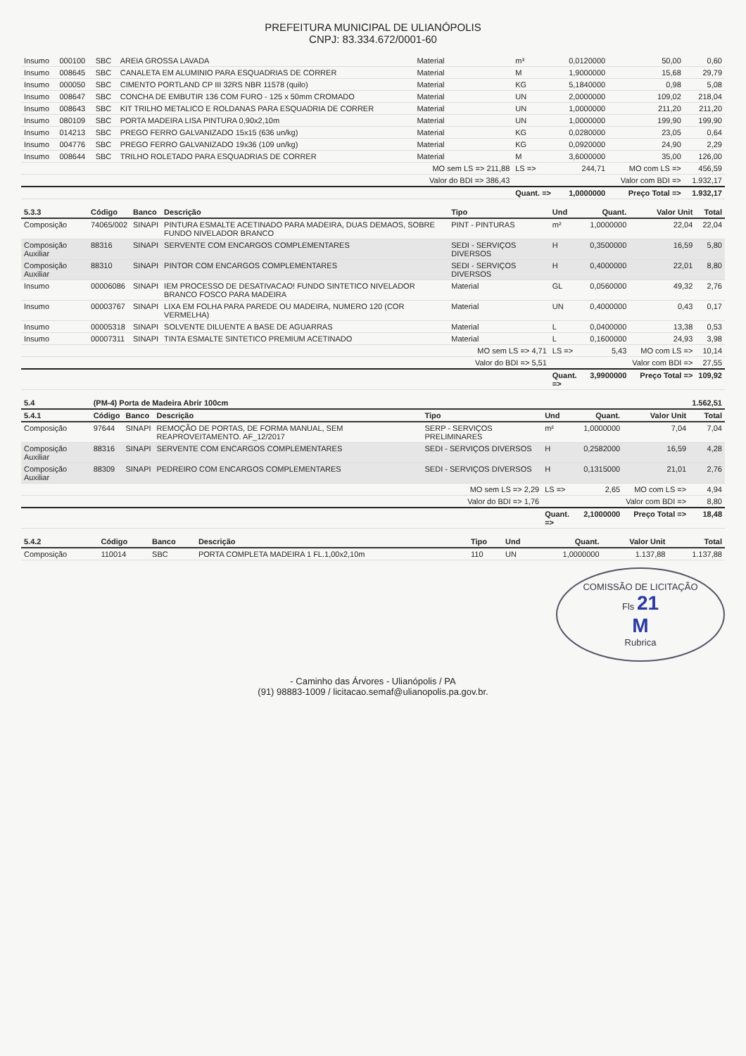PREFEITURA MUNICIPAL DE ULIANÓPOLIS
CNPJ: 83.334.672/0001-60
| Insumo | 000100 | SBC | AREIA GROSSA LAVADA | Material | m³ | 0,0120000 | 50,00 | 0,60 |
| Insumo | 008645 | SBC | CANALETA EM ALUMINIO PARA ESQUADRIAS DE CORRER | Material | M | 1,9000000 | 15,68 | 29,79 |
| Insumo | 000050 | SBC | CIMENTO PORTLAND CP III 32RS NBR 11578 (quilo) | Material | KG | 5,1840000 | 0,98 | 5,08 |
| Insumo | 008647 | SBC | CONCHA DE EMBUTIR 136 COM FURO - 125 x 50mm CROMADO | Material | UN | 2,0000000 | 109,02 | 218,04 |
| Insumo | 008643 | SBC | KIT TRILHO METALICO E ROLDANAS PARA ESQUADRIA DE CORRER | Material | UN | 1,0000000 | 211,20 | 211,20 |
| Insumo | 080109 | SBC | PORTA MADEIRA LISA PINTURA 0,90x2,10m | Material | UN | 1,0000000 | 199,90 | 199,90 |
| Insumo | 014213 | SBC | PREGO FERRO GALVANIZADO 15x15 (636 un/kg) | Material | KG | 0,0280000 | 23,05 | 0,64 |
| Insumo | 004776 | SBC | PREGO FERRO GALVANIZADO 19x36 (109 un/kg) | Material | KG | 0,0920000 | 24,90 | 2,29 |
| Insumo | 008644 | SBC | TRILHO ROLETADO PARA ESQUADRIAS DE CORRER | Material | M | 3,6000000 | 35,00 | 126,00 |
| | | | | MO sem LS => 211,88 | LS => | 244,71 | MO com LS => | 456,59 |
| | | | | Valor do BDI => 386,43 | | | Valor com BDI => | 1.932,17 |
| | | | | | Quant. => | 1,0000000 | Preço Total => | 1.932,17 |
| 5.3.3 | Código | Banco | Descrição | Tipo | Und | Quant. | Valor Unit | Total |
| --- | --- | --- | --- | --- | --- | --- | --- | --- |
| Composição | 74065/002 | SINAPI | PINTURA ESMALTE ACETINADO PARA MADEIRA, DUAS DEMAOS, SOBRE FUNDO NIVELADOR BRANCO | PINT - PINTURAS | m² | 1,0000000 | 22,04 | 22,04 |
| Composição Auxiliar | 88316 | SINAPI | SERVENTE COM ENCARGOS COMPLEMENTARES | SEDI - SERVIÇOS DIVERSOS | H | 0,3500000 | 16,59 | 5,80 |
| Composição Auxiliar | 88310 | SINAPI | PINTOR COM ENCARGOS COMPLEMENTARES | SEDI - SERVIÇOS DIVERSOS | H | 0,4000000 | 22,01 | 8,80 |
| Insumo | 00006086 | SINAPI | IEM PROCESSO DE DESATIVACAO! FUNDO SINTETICO NIVELADOR BRANCO FOSCO PARA MADEIRA | Material | GL | 0,0560000 | 49,32 | 2,76 |
| Insumo | 00003767 | SINAPI | LIXA EM FOLHA PARA PAREDE OU MADEIRA, NUMERO 120 (COR VERMELHA) | Material | UN | 0,4000000 | 0,43 | 0,17 |
| Insumo | 00005318 | SINAPI | SOLVENTE DILUENTE A BASE DE AGUARRAS | Material | L | 0,0400000 | 13,38 | 0,53 |
| Insumo | 00007311 | SINAPI | TINTA ESMALTE SINTETICO PREMIUM ACETINADO | Material | L | 0,1600000 | 24,93 | 3,98 |
| | | | | MO sem LS => 4,71 | LS => | 5,43 | MO com LS => | 10,14 |
| | | | | Valor do BDI => 5,51 | | | Valor com BDI => | 27,55 |
| | | | | | Quant. => | 3,9900000 | Preço Total => | 109,92 |
| 5.4 | (PM-4) Porta de Madeira Abrir 100cm | | | | | | | 1.562,51 |
| --- | --- | --- | --- | --- | --- | --- | --- | --- |
| 5.4.1 | Código | Banco | Descrição | Tipo | Und | Quant. | Valor Unit | Total |
| Composição | 97644 | SINAPI | REMOÇÃO DE PORTAS, DE FORMA MANUAL, SEM REAPROVEITAMENTO. AF_12/2017 | SERP - SERVIÇOS PRELIMINARES | m² | 1,0000000 | 7,04 | 7,04 |
| Composição Auxiliar | 88316 | SINAPI | SERVENTE COM ENCARGOS COMPLEMENTARES | SEDI - SERVIÇOS DIVERSOS | H | 0,2582000 | 16,59 | 4,28 |
| Composição Auxiliar | 88309 | SINAPI | PEDREIRO COM ENCARGOS COMPLEMENTARES | SEDI - SERVIÇOS DIVERSOS | H | 0,1315000 | 21,01 | 2,76 |
| | | | | MO sem LS => 2,29 | LS => | 2,65 | MO com LS => | 4,94 |
| | | | | Valor do BDI => 1,76 | | | Valor com BDI => | 8,80 |
| | | | | | Quant. => | 2,1000000 | Preço Total => | 18,48 |
| 5.4.2 | Código | Banco | Descrição | Tipo | Und | Quant. | Valor Unit | Total |
| --- | --- | --- | --- | --- | --- | --- | --- | --- |
| Composição | 110014 | SBC | PORTA COMPLETA MADEIRA 1 FL.1,00x2,10m | 110 | UN | 1,0000000 | 1.137,88 | 1.137,88 |
COMISSÃO DE LICITAÇÃO
Fls 21
M
Rubrica
- Caminho das Árvores - Ulianópolis / PA
(91) 98883-1009 / licitacao.semaf@ulianopolis.pa.gov.br.